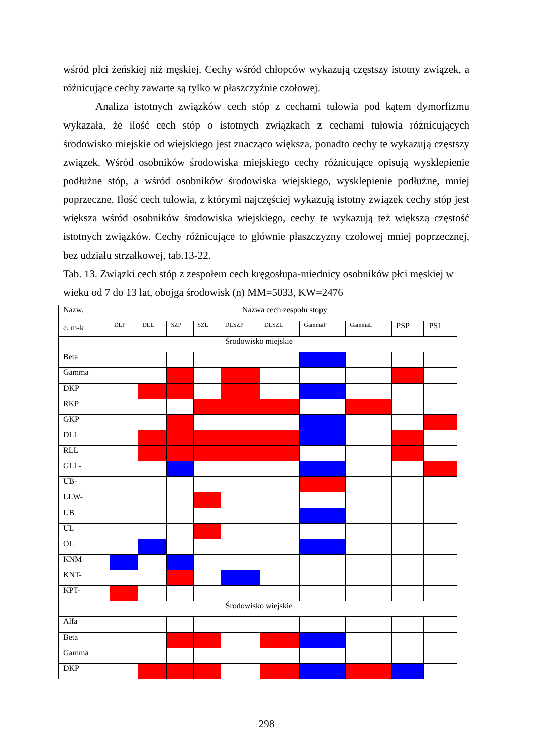wśród płci żeńskiej niż męskiej. Cechy wśród chłopców wykazują częstszy istotny związek, a różnicujące cechy zawarte są tylko w płaszczyźnie czołowej.
Analiza istotnych związków cech stóp z cechami tułowia pod kątem dymorfizmu wykazała, że ilość cech stóp o istotnych związkach z cechami tułowia różnicujących środowisko miejskie od wiejskiego jest znacząco większa, ponadto cechy te wykazują częstszy związek. Wśród osobników środowiska miejskiego cechy różnicujące opisują wysklepienie podłużne stóp, a wśród osobników środowiska wiejskiego, wysklepienie podłużne, mniej poprzeczne. Ilość cech tułowia, z którymi najczęściej wykazują istotny związek cechy stóp jest większa wśród osobników środowiska wiejskiego, cechy te wykazują też większą częstość istotnych związków. Cechy różnicujące to głównie płaszczyzny czołowej mniej poprzecznej, bez udziału strzałkowej, tab.13-22.
Tab. 13. Związki cech stóp z zespołem cech kręgosłupa-miednicy osobników płci męskiej w wieku od 7 do 13 lat, obojga środowisk (n) MM=5033, KW=2476
| Nazw. c. m-k | Nazwa cech zespołu stopy | | | | | | | | | |
| | DLP | DLL | SZP | SZL | DLSZP | DLSZL | GammaP | GammaL | PSP | PSL |
| Środowisko miejskie | | | | | | | | | | |
| Beta | | | | | | | | | | |
| Gamma | | | | | | | | | | |
| DKP | | | | | | | | | | |
| RKP | | | | | | | | | | |
| GKP | | | | | | | | | | |
| DLL | | | | | | | | | | |
| RLL | | | | | | | | | | |
| GLL- | | | | | | | | | | |
| UB- | | | | | | | | | | |
| LŁW- | | | | | | | | | | |
| UB | | | | | | | | | | |
| UL | | | | | | | | | | |
| OL | | | | | | | | | | |
| KNM | | | | | | | | | | |
| KNT- | | | | | | | | | | |
| KPT- | | | | | | | | | | |
| Środowisko wiejskie | | | | | | | | | | |
| Alfa | | | | | | | | | | |
| Beta | | | | | | | | | | |
| Gamma | | | | | | | | | | |
| DKP | | | | | | | | | | |
298